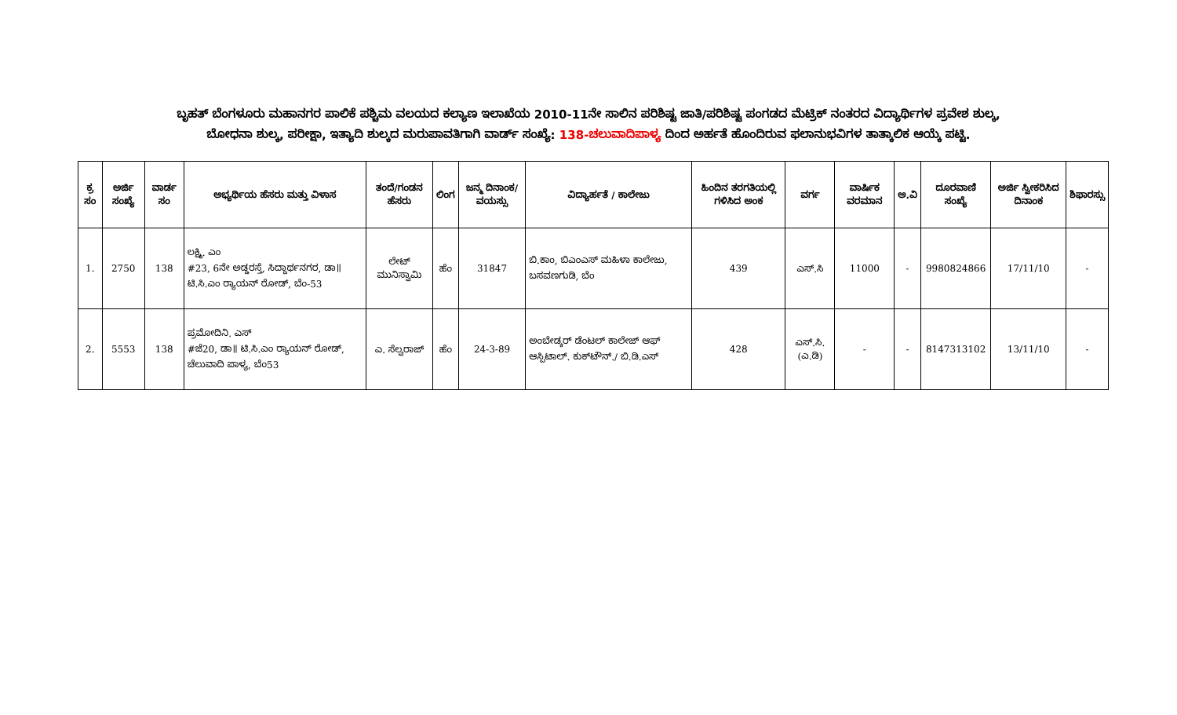ಬೃಹತ್ ಬೆಂಗಳೂರು ಮಹಾನಗರ ಪಾಲಿಕೆ ಪಶ್ಚಿಮ ವಲಯದ ಕಲ್ಯಾಣ ಇಲಾಖೆಯ 2010-11ನೇ ಸಾಲಿನ ಪರಿಶಿಷ್ಟ ಜಾತಿ/ಪರಿಶಿಷ್ಟ ಪಂಗಡದ ಮೆಟ್ರಿಕ್ ನಂತರದ ವಿದ್ಯಾರ್ಥಿಗಳ ಪ್ರವೇಶ ಶುಲ್ಕ,
ಬೋಧನಾ ಶುಲ್ಕ, ಪರೀಕ್ಷಾ, ಇತ್ಯಾದಿ ಶುಲ್ಕದ ಮರುಪಾವತಿಗಾಗಿ ವಾರ್ಡ್ ಸಂಖ್ಯೆ: 138-ಚಲುವಾದಿಪಾಳ್ಯ ದಿಂದ ಅರ್ಹತೆ ಹೊಂದಿರುವ ಫಲಾನುಭವಿಗಳ ತಾತ್ಕಾಲಿಕ ಆಯ್ಕೆ ಪಟ್ಟಿ.
| ಕ್ರ ಸಂ | ಅರ್ಜಿ ಸಂಖ್ಯೆ | ವಾರ್ಡ ಸಂ | ಅಭ್ಯರ್ಥಿಯ ಹೆಸರು ಮತ್ತು ವಿಳಾಸ | ತಂದೆ/ಗಂಡನ ಹೆಸರು | ಲಿಂಗ | ಜನ್ಮ ದಿನಾಂಕ/ ವಯಸ್ಸು | ವಿದ್ಯಾರ್ಹತೆ / ಕಾಲೇಜು | ಹಿಂದಿನ ತರಗತಿಯಲ್ಲಿ ಗಳಿಸಿದ ಅಂಕ | ವರ್ಗ | ವಾರ್ಷಿಕ ವರಮಾನ | ಅ.ವಿ | ದೂರವಾಣಿ ಸಂಖ್ಯೆ | ಅರ್ಜಿ ಸ್ವೀಕರಿಸಿದ ದಿನಾಂಕ | ಶಿಫಾರಸ್ಸು |
| --- | --- | --- | --- | --- | --- | --- | --- | --- | --- | --- | --- | --- | --- | --- |
| 1. | 2750 | 138 | ಲಕ್ಷ್ಮಿ. ಎಂ #23, 6ನೇ ಅಡ್ಡರಸ್ತೆ, ಸಿದ್ದಾರ್ಥನಗರ, ಡಾ॥ ಟಿ.ಸಿ.ಎಂ ರ್‍ಯಾಯನ್ ರೋಡ್, ಬೆಂ-53 | ಲೇಟ್ ಮುನಿಸ್ವಾಮಿ | ಹೆಂ | 31847 | ಬಿ.ಕಾಂ, ಬಿಎಂಎಸ್ ಮಹಿಳಾ ಕಾಲೇಜು, ಬಸವಣಗುಡಿ, ಬೆಂ | 439 | ಎಸ್.ಸಿ | 11000 | - | 9980824866 | 17/11/10 | - |
| 2. | 5553 | 138 | ಪ್ರಮೋದಿನಿ. ಎಸ್ #ಜೆ20, ಡಾ॥ ಟಿ.ಸಿ.ಎಂ ರ್‍ಯಾಯನ್ ರೋಡ್, ಚೆಲುವಾದಿ ಪಾಳ್ಯ, ಬೆಂ53 | ಎ. ಸೆಲ್ವರಾಜ್ | ಹೆಂ | 24-3-89 | ಅಂಬೇಡ್ಕರ್ ಡೆಂಟಲ್ ಕಾಲೇಜ್ ಆಫ್ ಆಸ್ಪಿಟಾಲ್. ಕುಕ್‌ಟೌನ್./ ಬಿ.ಡಿ.ಎಸ್ | 428 | ಎಸ್.ಸಿ.(ಎ.ಡಿ) | - | - | 8147313102 | 13/11/10 | - |